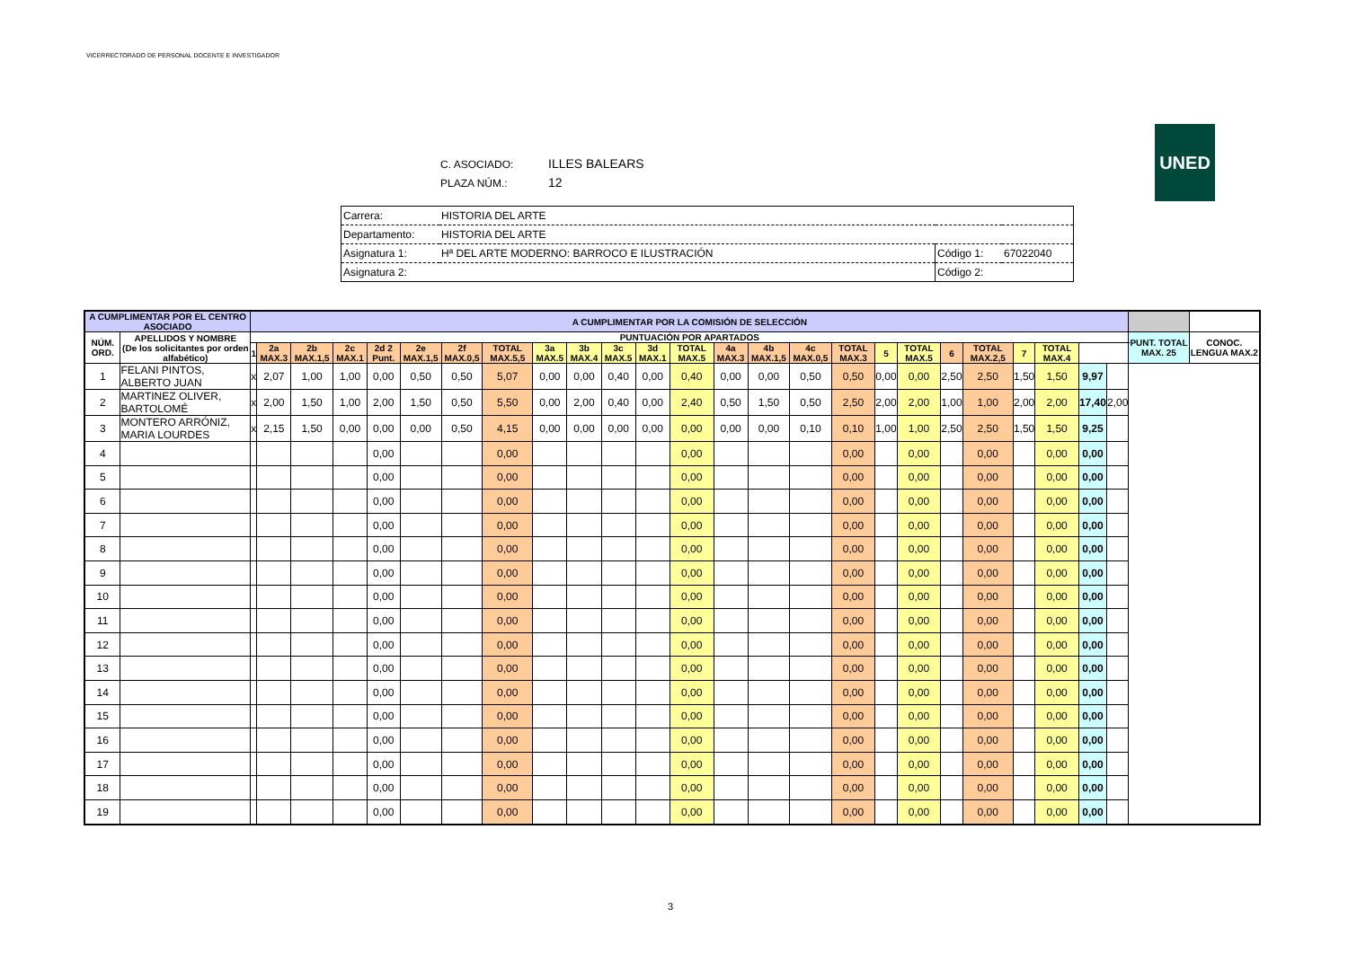VICERRECTORADO DE PERSONAL DOCENTE E INVESTIGADOR
C. ASOCIADO: ILLES BALEARS
PLAZA NÚM.: 12
UNED
| Carrera: | HISTORIA DEL ARTE | | |
| Departamento: | HISTORIA DEL ARTE | | |
| Asignatura 1: | Hª DEL ARTE MODERNO: BARROCO E ILUSTRACIÓN | Código 1: | 67022040 |
| Asignatura 2: | | Código 2: | |
| A CUMPLIMENTAR POR EL CENTRO ASOCIADO | | A CUMPLIMENTAR POR LA COMISIÓN DE SELECCIÓN | | | | | | | | | | | | | | | | | | | | | | | | | | |
| --- | --- | --- | --- | --- | --- | --- | --- | --- | --- | --- | --- | --- | --- | --- | --- | --- | --- | --- | --- | --- | --- | --- | --- | --- | --- | --- | --- | --- |
| NÚM. ORD. | APELLIDOS Y NOMBRE (De los solicitantes por orden alfabético) | PUNTUACIÓN POR APARTADOS | | | | | | | | | | | | | | | | | | | | | | | | | PUNT. TOTAL MAX. 25 | CONOC. LENGUA MAX.2 |
| | | 1 | 2a MAX.3 | 2b MAX.1,5 | 2c MAX.1 | 2d 2 Punt. | 2e MAX.1,5 | 2f MAX.0,5 | TOTAL MAX.5,5 | 3a MAX.5 | 3b MAX.4 | 3c MAX.5 | 3d MAX.1 | TOTAL MAX.5 | 4a MAX.3 | 4b MAX.1,5 | 4c MAX.0,5 | TOTAL MAX.3 | 5 | TOTAL MAX.5 | 6 | TOTAL MAX.2,5 | 7 | TOTAL MAX.4 | | | | |
| 1 | FELANI PINTOS, ALBERTO JUAN | x | 2,07 | 1,00 | 1,00 | 0,00 | 0,50 | 0,50 | 5,07 | 0,00 | 0,00 | 0,40 | 0,00 | 0,40 | 0,00 | 0,00 | 0,50 | 0,50 | 0,00 | 0,00 | 2,50 | 2,50 | 1,50 | 1,50 | 9,97 | | | |
| 2 | MARTINEZ OLIVER, BARTOLOMÉ | x | 2,00 | 1,50 | 1,00 | 2,00 | 1,50 | 0,50 | 5,50 | 0,00 | 2,00 | 0,40 | 0,00 | 2,40 | 0,50 | 1,50 | 0,50 | 2,50 | 2,00 | 2,00 | 1,00 | 1,00 | 2,00 | 2,00 | 17,40 | 2,00 | | |
| 3 | MONTERO ARRÓNIZ, MARIA LOURDES | x | 2,15 | 1,50 | 0,00 | 0,00 | 0,00 | 0,50 | 4,15 | 0,00 | 0,00 | 0,00 | 0,00 | 0,00 | 0,00 | 0,00 | 0,10 | 0,10 | 1,00 | 1,00 | 2,50 | 2,50 | 1,50 | 1,50 | 9,25 | | | |
| 4 | | | | | | 0,00 | | | 0,00 | | | | | 0,00 | | | | 0,00 | | 0,00 | | 0,00 | | 0,00 | 0,00 | | | |
| 5 | | | | | | 0,00 | | | 0,00 | | | | | 0,00 | | | | 0,00 | | 0,00 | | 0,00 | | 0,00 | 0,00 | | | |
| 6 | | | | | | 0,00 | | | 0,00 | | | | | 0,00 | | | | 0,00 | | 0,00 | | 0,00 | | 0,00 | 0,00 | | | |
| 7 | | | | | | 0,00 | | | 0,00 | | | | | 0,00 | | | | 0,00 | | 0,00 | | 0,00 | | 0,00 | 0,00 | | | |
| 8 | | | | | | 0,00 | | | 0,00 | | | | | 0,00 | | | | 0,00 | | 0,00 | | 0,00 | | 0,00 | 0,00 | | | |
| 9 | | | | | | 0,00 | | | 0,00 | | | | | 0,00 | | | | 0,00 | | 0,00 | | 0,00 | | 0,00 | 0,00 | | | |
| 10 | | | | | | 0,00 | | | 0,00 | | | | | 0,00 | | | | 0,00 | | 0,00 | | 0,00 | | 0,00 | 0,00 | | | |
| 11 | | | | | | 0,00 | | | 0,00 | | | | | 0,00 | | | | 0,00 | | 0,00 | | 0,00 | | 0,00 | 0,00 | | | |
| 12 | | | | | | 0,00 | | | 0,00 | | | | | 0,00 | | | | 0,00 | | 0,00 | | 0,00 | | 0,00 | 0,00 | | | |
| 13 | | | | | | 0,00 | | | 0,00 | | | | | 0,00 | | | | 0,00 | | 0,00 | | 0,00 | | 0,00 | 0,00 | | | |
| 14 | | | | | | 0,00 | | | 0,00 | | | | | 0,00 | | | | 0,00 | | 0,00 | | 0,00 | | 0,00 | 0,00 | | | |
| 15 | | | | | | 0,00 | | | 0,00 | | | | | 0,00 | | | | 0,00 | | 0,00 | | 0,00 | | 0,00 | 0,00 | | | |
| 16 | | | | | | 0,00 | | | 0,00 | | | | | 0,00 | | | | 0,00 | | 0,00 | | 0,00 | | 0,00 | 0,00 | | | |
| 17 | | | | | | 0,00 | | | 0,00 | | | | | 0,00 | | | | 0,00 | | 0,00 | | 0,00 | | 0,00 | 0,00 | | | |
| 18 | | | | | | 0,00 | | | 0,00 | | | | | 0,00 | | | | 0,00 | | 0,00 | | 0,00 | | 0,00 | 0,00 | | | |
| 19 | | | | | | 0,00 | | | 0,00 | | | | | 0,00 | | | | 0,00 | | 0,00 | | 0,00 | | 0,00 | 0,00 | | | |
3